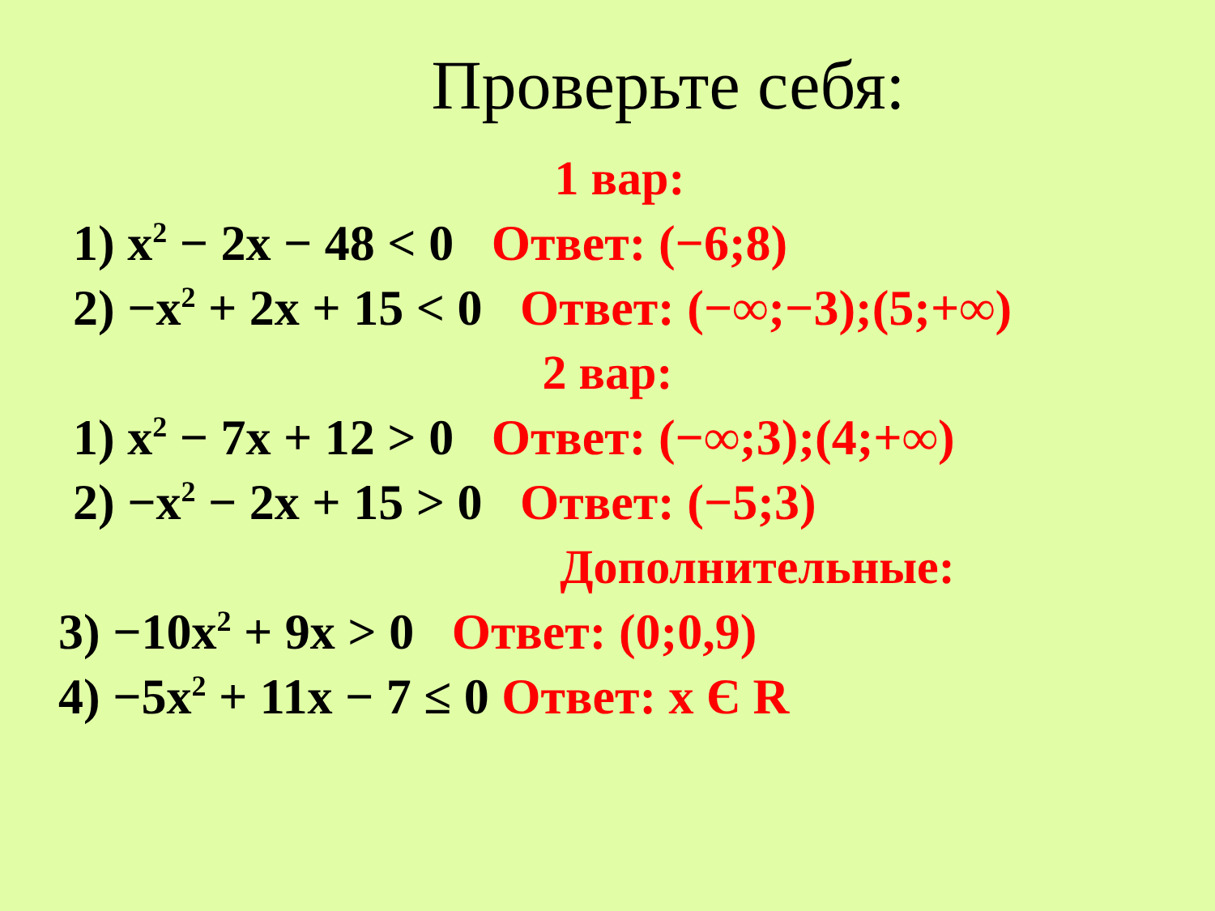Проверьте себя:
1 вар:
1) x<sup>2</sup> − 2x − 48 < 0 Ответ: (−6;8)
2) −x<sup>2</sup> + 2x + 15 < 0 Ответ: (−∞;−3);(5;+∞)
2 вар:
1) x<sup>2</sup> − 7x + 12 > 0 Ответ: (−∞;3);(4;+∞)
2) −x<sup>2</sup> − 2x + 15 > 0 Ответ: (−5;3)
Дополнительные:
3) −10x<sup>2</sup> + 9x > 0 Ответ: (0;0,9)
4) −5x<sup>2</sup> + 11x − 7 ≤ 0 Ответ: x Є R